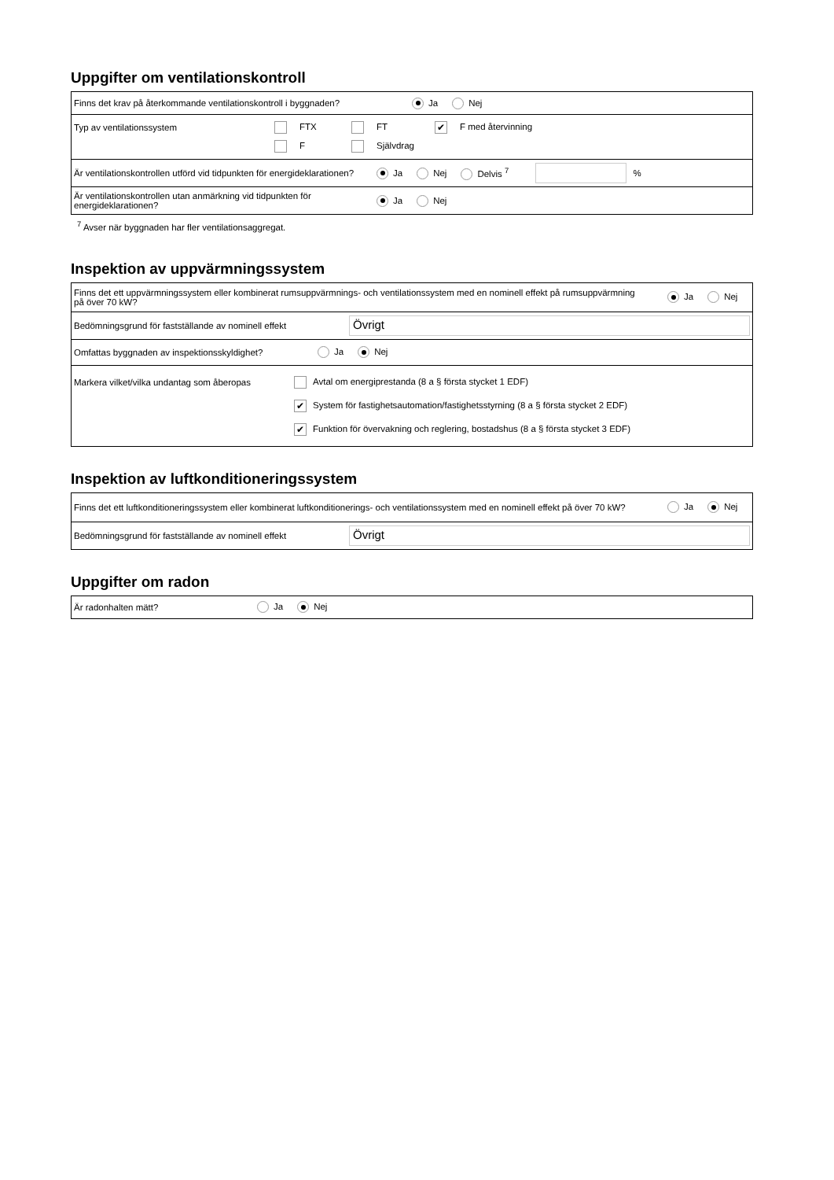Uppgifter om ventilationskontroll
Finns det krav på återkommande ventilationskontroll i byggnaden? Ja Nej
Typ av ventilationssystem FTX FT ✔ F med återvinning
F Självdrag
Är ventilationskontrollen utförd vid tidpunkten för energideklarationen? Ja Nej Delvis <sup>7</sup> %
Är ventilationskontrollen utan anmärkning vid tidpunkten för energideklarationen? Ja Nej
<sup>7</sup> Avser när byggnaden har fler ventilationsaggregat.
Inspektion av uppvärmningssystem
Finns det ett uppvärmningssystem eller kombinerat rumsuppvärmnings- och ventilationssystem med en nominell effekt på rumsuppvärmning på över 70 kW? Ja Nej
Bedömningsgrund för fastställande av nominell effekt Övrigt
Omfattas byggnaden av inspektionsskyldighet? Ja Nej
Markera vilket/vilka undantag som åberopas Avtal om energiprestanda (8 a § första stycket 1 EDF)
✔ System för fastighetsautomation/fastighetsstyrning (8 a § första stycket 2 EDF)
✔ Funktion för övervakning och reglering, bostadshus (8 a § första stycket 3 EDF)
Inspektion av luftkonditioneringssystem
Finns det ett luftkonditioneringssystem eller kombinerat luftkonditionerings- och ventilationssystem med en nominell effekt på över 70 kW? Ja Nej
Bedömningsgrund för fastställande av nominell effekt Övrigt
Uppgifter om radon
Är radonhalten mätt? Ja Nej